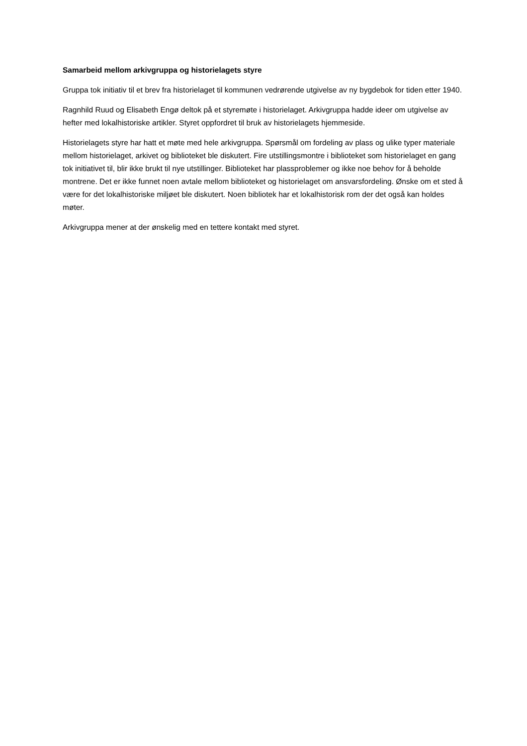Samarbeid mellom arkivgruppa og historielagets styre
Gruppa tok initiativ til et brev fra historielaget til kommunen vedrørende utgivelse av ny bygdebok for tiden etter 1940.
Ragnhild Ruud og Elisabeth Engø deltok på et styremøte i historielaget. Arkivgruppa hadde ideer om utgivelse av hefter med lokalhistoriske artikler. Styret oppfordret til bruk av historielagets hjemmeside.
Historielagets styre har hatt et møte med hele arkivgruppa. Spørsmål om fordeling av plass og ulike typer materiale mellom historielaget, arkivet og biblioteket ble diskutert. Fire utstillingsmontre i biblioteket som historielaget en gang tok initiativet til, blir ikke brukt til nye utstillinger. Biblioteket har plassproblemer og ikke noe behov for å beholde montrene. Det er ikke funnet noen avtale mellom biblioteket og historielaget om ansvarsfordeling. Ønske om et sted å være for det lokalhistoriske miljøet ble diskutert. Noen bibliotek har et lokalhistorisk rom der det også kan holdes møter.
Arkivgruppa mener at der ønskelig med en tettere kontakt med styret.